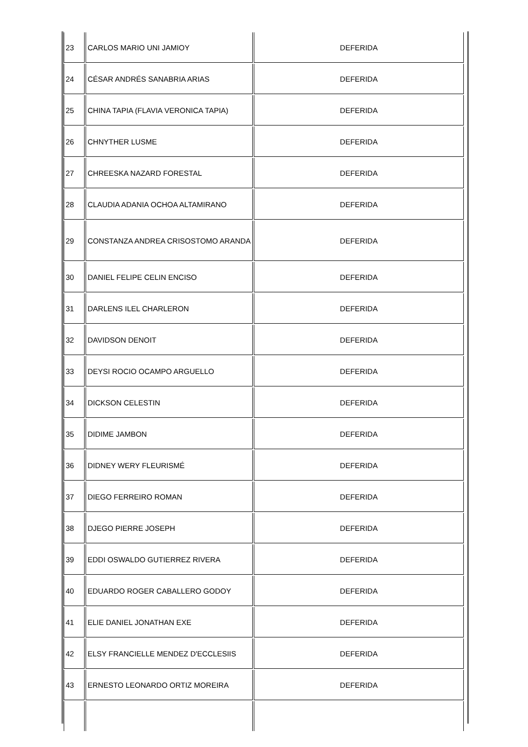| 23 | CARLOS MARIO UNI JAMIOY | DEFERIDA |
| 24 | CÉSAR ANDRÉS SANABRIA ARIAS | DEFERIDA |
| 25 | CHINA TAPIA (FLAVIA VERONICA TAPIA) | DEFERIDA |
| 26 | CHNYTHER LUSME | DEFERIDA |
| 27 | CHREESKA NAZARD FORESTAL | DEFERIDA |
| 28 | CLAUDIA ADANIA OCHOA ALTAMIRANO | DEFERIDA |
| 29 | CONSTANZA ANDREA CRISOSTOMO ARANDA | DEFERIDA |
| 30 | DANIEL FELIPE CELIN ENCISO | DEFERIDA |
| 31 | DARLENS ILEL CHARLERON | DEFERIDA |
| 32 | DAVIDSON DENOIT | DEFERIDA |
| 33 | DEYSI ROCIO OCAMPO ARGUELLO | DEFERIDA |
| 34 | DICKSON CELESTIN | DEFERIDA |
| 35 | DIDIME JAMBON | DEFERIDA |
| 36 | DIDNEY WERY FLEURISMÉ | DEFERIDA |
| 37 | DIEGO FERREIRO ROMAN | DEFERIDA |
| 38 | DJEGO PIERRE JOSEPH | DEFERIDA |
| 39 | EDDI OSWALDO GUTIERREZ RIVERA | DEFERIDA |
| 40 | EDUARDO ROGER CABALLERO GODOY | DEFERIDA |
| 41 | ELIE DANIEL JONATHAN EXE | DEFERIDA |
| 42 | ELSY FRANCIELLE MENDEZ D'ECCLESIIS | DEFERIDA |
| 43 | ERNESTO LEONARDO ORTIZ MOREIRA | DEFERIDA |